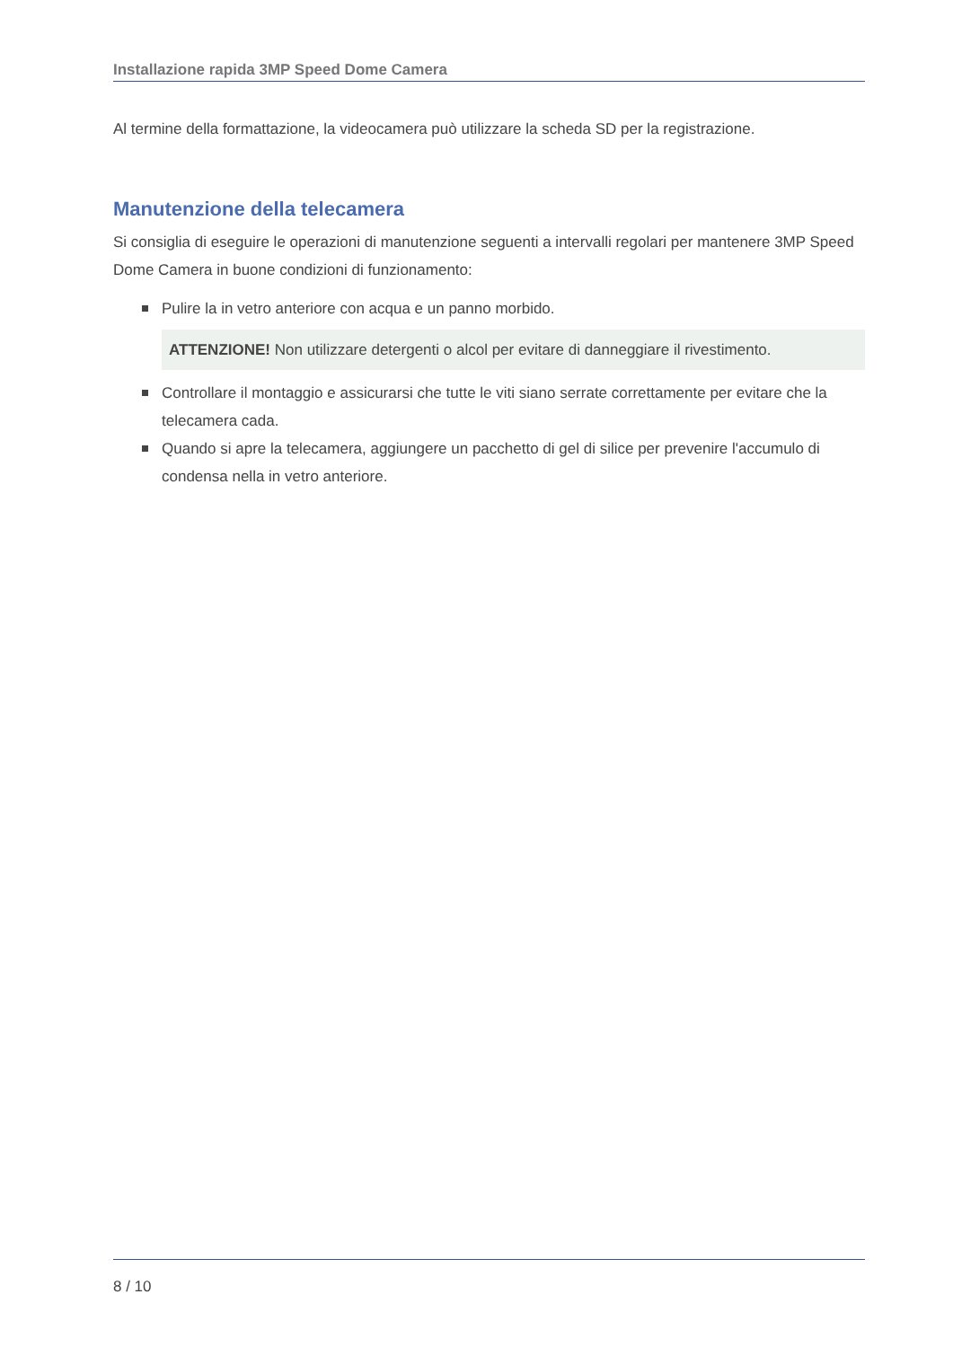Installazione rapida 3MP Speed Dome Camera
Al termine della formattazione, la videocamera può utilizzare la scheda SD per la registrazione.
Manutenzione della telecamera
Si consiglia di eseguire le operazioni di manutenzione seguenti a intervalli regolari per mantenere 3MP Speed Dome Camera in buone condizioni di funzionamento:
Pulire la in vetro anteriore con acqua e un panno morbido.
ATTENZIONE! Non utilizzare detergenti o alcol per evitare di danneggiare il rivestimento.
Controllare il montaggio e assicurarsi che tutte le viti siano serrate correttamente per evitare che la telecamera cada.
Quando si apre la telecamera, aggiungere un pacchetto di gel di silice per prevenire l'accumulo di condensa nella in vetro anteriore.
8 / 10